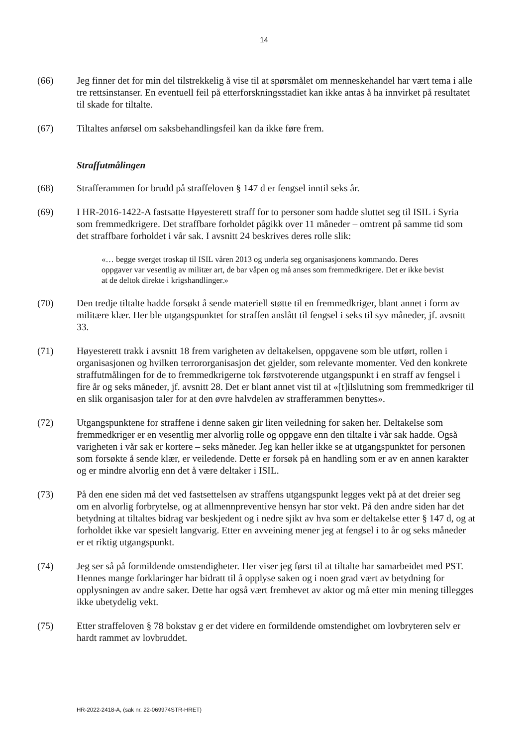14
(66) Jeg finner det for min del tilstrekkelig å vise til at spørsmålet om menneskehandel har vært tema i alle tre rettsinstanser. En eventuell feil på etterforskningsstadiet kan ikke antas å ha innvirket på resultatet til skade for tiltalte.
(67) Tiltaltes anførsel om saksbehandlingsfeil kan da ikke føre frem.
Straffutmålingen
(68) Strafferammen for brudd på straffeloven § 147 d er fengsel inntil seks år.
(69) I HR-2016-1422-A fastsatte Høyesterett straff for to personer som hadde sluttet seg til ISIL i Syria som fremmedkrigere. Det straffbare forholdet pågikk over 11 måneder – omtrent på samme tid som det straffbare forholdet i vår sak. I avsnitt 24 beskrives deres rolle slik:
«… begge sverget troskap til ISIL våren 2013 og underla seg organisasjonens kommando. Deres oppgaver var vesentlig av militær art, de bar våpen og må anses som fremmedkrigere. Det er ikke bevist at de deltok direkte i krigshandlinger.»
(70) Den tredje tiltalte hadde forsøkt å sende materiell støtte til en fremmedkriger, blant annet i form av militære klær. Her ble utgangspunktet for straffen anslått til fengsel i seks til syv måneder, jf. avsnitt 33.
(71) Høyesterett trakk i avsnitt 18 frem varigheten av deltakelsen, oppgavene som ble utført, rollen i organisasjonen og hvilken terrororganisasjon det gjelder, som relevante momenter. Ved den konkrete straffutmålingen for de to fremmedkrigerne tok førstvoterende utgangspunkt i en straff av fengsel i fire år og seks måneder, jf. avsnitt 28. Det er blant annet vist til at «[t]ilslutning som fremmedkriger til en slik organisasjon taler for at den øvre halvdelen av strafferammen benyttes».
(72) Utgangspunktene for straffene i denne saken gir liten veiledning for saken her. Deltakelse som fremmedkriger er en vesentlig mer alvorlig rolle og oppgave enn den tiltalte i vår sak hadde. Også varigheten i vår sak er kortere – seks måneder. Jeg kan heller ikke se at utgangspunktet for personen som forsøkte å sende klær, er veiledende. Dette er forsøk på en handling som er av en annen karakter og er mindre alvorlig enn det å være deltaker i ISIL.
(73) På den ene siden må det ved fastsettelsen av straffens utgangspunkt legges vekt på at det dreier seg om en alvorlig forbrytelse, og at allmennpreventive hensyn har stor vekt. På den andre siden har det betydning at tiltaltes bidrag var beskjedent og i nedre sjikt av hva som er deltakelse etter § 147 d, og at forholdet ikke var spesielt langvarig. Etter en avveining mener jeg at fengsel i to år og seks måneder er et riktig utgangspunkt.
(74) Jeg ser så på formildende omstendigheter. Her viser jeg først til at tiltalte har samarbeidet med PST. Hennes mange forklaringer har bidratt til å opplyse saken og i noen grad vært av betydning for opplysningen av andre saker. Dette har også vært fremhevet av aktor og må etter min mening tillegges ikke ubetydelig vekt.
(75) Etter straffeloven § 78 bokstav g er det videre en formildende omstendighet om lovbryteren selv er hardt rammet av lovbruddet.
HR-2022-2418-A, (sak nr. 22-069974STR-HRET)